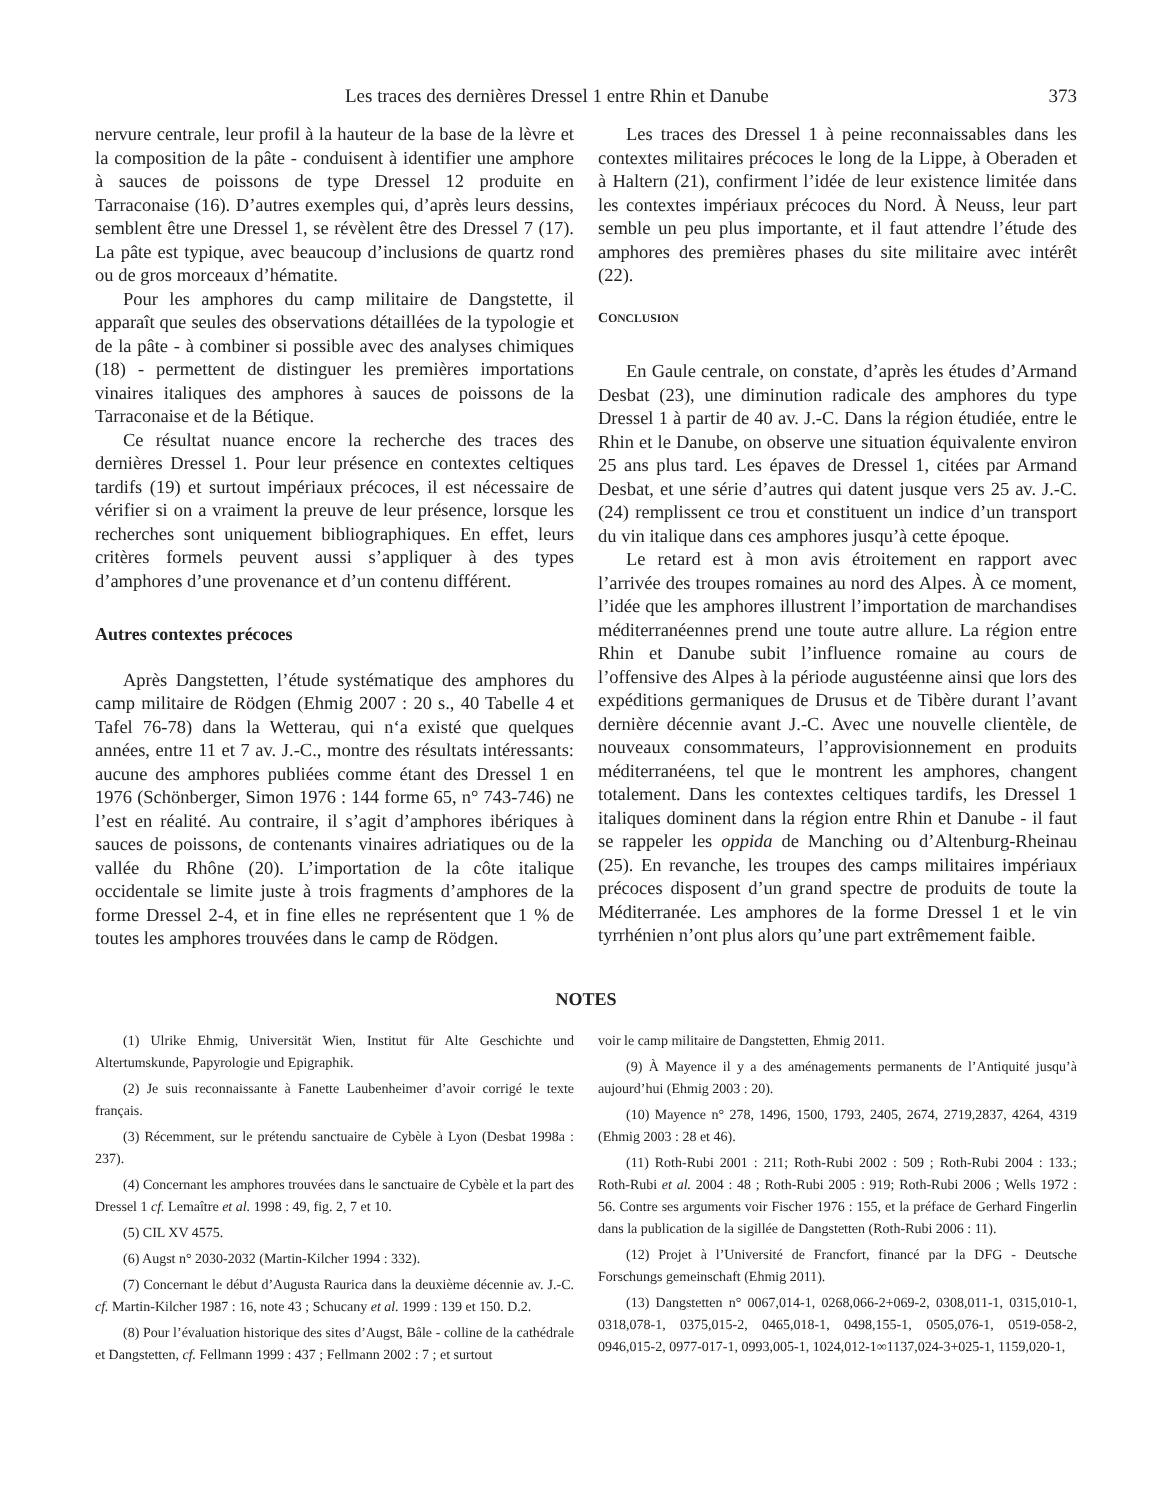Les traces des dernières Dressel 1 entre Rhin et Danube 373
nervure centrale, leur profil à la hauteur de la base de la lèvre et la composition de la pâte - conduisent à identifier une amphore à sauces de poissons de type Dressel 12 produite en Tarraconaise (16). D’autres exemples qui, d’après leurs dessins, semblent être une Dressel 1, se révèlent être des Dressel 7 (17). La pâte est typique, avec beaucoup d’inclusions de quartz rond ou de gros morceaux d’hématite.
Pour les amphores du camp militaire de Dangstette, il apparaît que seules des observations détaillées de la typologie et de la pâte - à combiner si possible avec des analyses chimiques (18) - permettent de distinguer les premières importations vinaires italiques des amphores à sauces de poissons de la Tarraconaise et de la Bétique.
Ce résultat nuance encore la recherche des traces des dernières Dressel 1. Pour leur présence en contextes celtiques tardifs (19) et surtout impériaux précoces, il est nécessaire de vérifier si on a vraiment la preuve de leur présence, lorsque les recherches sont uniquement bibliographiques. En effet, leurs critères formels peuvent aussi s’appliquer à des types d’amphores d’une provenance et d’un contenu différent.
Autres contextes précoces
Après Dangstetten, l’étude systématique des amphores du camp militaire de Rödgen (Ehmig 2007 : 20 s., 40 Tabelle 4 et Tafel 76-78) dans la Wetterau, qui n‘a existé que quelques années, entre 11 et 7 av. J.-C., montre des résultats intéressants: aucune des amphores publiées comme étant des Dressel 1 en 1976 (Schönberger, Simon 1976 : 144 forme 65, n° 743-746) ne l’est en réalité. Au contraire, il s’agit d’amphores ibériques à sauces de poissons, de contenants vinaires adriatiques ou de la vallée du Rhône (20). L’importation de la côte italique occidentale se limite juste à trois fragments d’amphores de la forme Dressel 2-4, et in fine elles ne représentent que 1 % de toutes les amphores trouvées dans le camp de Rödgen.
Les traces des Dressel 1 à peine reconnaissables dans les contextes militaires précoces le long de la Lippe, à Oberaden et à Haltern (21), confirment l’idée de leur existence limitée dans les contextes impériaux précoces du Nord. À Neuss, leur part semble un peu plus importante, et il faut attendre l’étude des amphores des premières phases du site militaire avec intérêt (22).
CONCLUSION
En Gaule centrale, on constate, d’après les études d’Armand Desbat (23), une diminution radicale des amphores du type Dressel 1 à partir de 40 av. J.-C. Dans la région étudiée, entre le Rhin et le Danube, on observe une situation équivalente environ 25 ans plus tard. Les épaves de Dressel 1, citées par Armand Desbat, et une série d’autres qui datent jusque vers 25 av. J.-C. (24) remplissent ce trou et constituent un indice d’un transport du vin italique dans ces amphores jusqu’à cette époque.
Le retard est à mon avis étroitement en rapport avec l’arrivée des troupes romaines au nord des Alpes. À ce moment, l’idée que les amphores illustrent l’importation de marchandises méditerranéennes prend une toute autre allure. La région entre Rhin et Danube subit l’influence romaine au cours de l’offensive des Alpes à la période augustéenne ainsi que lors des expéditions germaniques de Drusus et de Tibère durant l’avant dernière décennie avant J.-C. Avec une nouvelle clientèle, de nouveaux consommateurs, l’approvisionnement en produits méditerranéens, tel que le montrent les amphores, changent totalement. Dans les contextes celtiques tardifs, les Dressel 1 italiques dominent dans la région entre Rhin et Danube - il faut se rappeler les oppida de Manching ou d’Altenburg-Rheinau (25). En revanche, les troupes des camps militaires impériaux précoces disposent d’un grand spectre de produits de toute la Méditerranée. Les amphores de la forme Dressel 1 et le vin tyrrhénien n’ont plus alors qu’une part extrêmement faible.
NOTES
(1) Ulrike Ehmig, Universität Wien, Institut für Alte Geschichte und Altertumskunde, Papyrologie und Epigraphik.
(2) Je suis reconnaissante à Fanette Laubenheimer d’avoir corrigé le texte français.
(3) Récemment, sur le prétendu sanctuaire de Cybèle à Lyon (Desbat 1998a : 237).
(4) Concernant les amphores trouvées dans le sanctuaire de Cybèle et la part des Dressel 1 cf. Lemaître et al. 1998 : 49, fig. 2, 7 et 10.
(5) CIL XV 4575.
(6) Augst n° 2030-2032 (Martin-Kilcher 1994 : 332).
(7) Concernant le début d’Augusta Raurica dans la deuxième décennie av. J.-C. cf. Martin-Kilcher 1987 : 16, note 43 ; Schucany et al. 1999 : 139 et 150. D.2.
(8) Pour l’évaluation historique des sites d’Augst, Bâle - colline de la cathédrale et Dangstetten, cf. Fellmann 1999 : 437 ; Fellmann 2002 : 7 ; et surtout
voir le camp militaire de Dangstetten, Ehmig 2011.
(9) À Mayence il y a des aménagements permanents de l’Antiquité jusqu’à aujourd’hui (Ehmig 2003 : 20).
(10) Mayence n° 278, 1496, 1500, 1793, 2405, 2674, 2719,2837, 4264, 4319 (Ehmig 2003 : 28 et 46).
(11) Roth-Rubi 2001 : 211; Roth-Rubi 2002 : 509 ; Roth-Rubi 2004 : 133.; Roth-Rubi et al. 2004 : 48 ; Roth-Rubi 2005 : 919; Roth-Rubi 2006 ; Wells 1972 : 56. Contre ses arguments voir Fischer 1976 : 155, et la préface de Gerhard Fingerlin dans la publication de la sigillée de Dangstetten (Roth-Rubi 2006 : 11).
(12) Projet à l’Université de Francfort, financé par la DFG - Deutsche Forschungs gemeinschaft (Ehmig 2011).
(13) Dangstetten n° 0067,014-1, 0268,066-2+069-2, 0308,011-1, 0315,010-1, 0318,078-1, 0375,015-2, 0465,018-1, 0498,155-1, 0505,076-1, 0519-058-2, 0946,015-2, 0977-017-1, 0993,005-1, 1024,012-1∞1137,024-3+025-1, 1159,020-1,